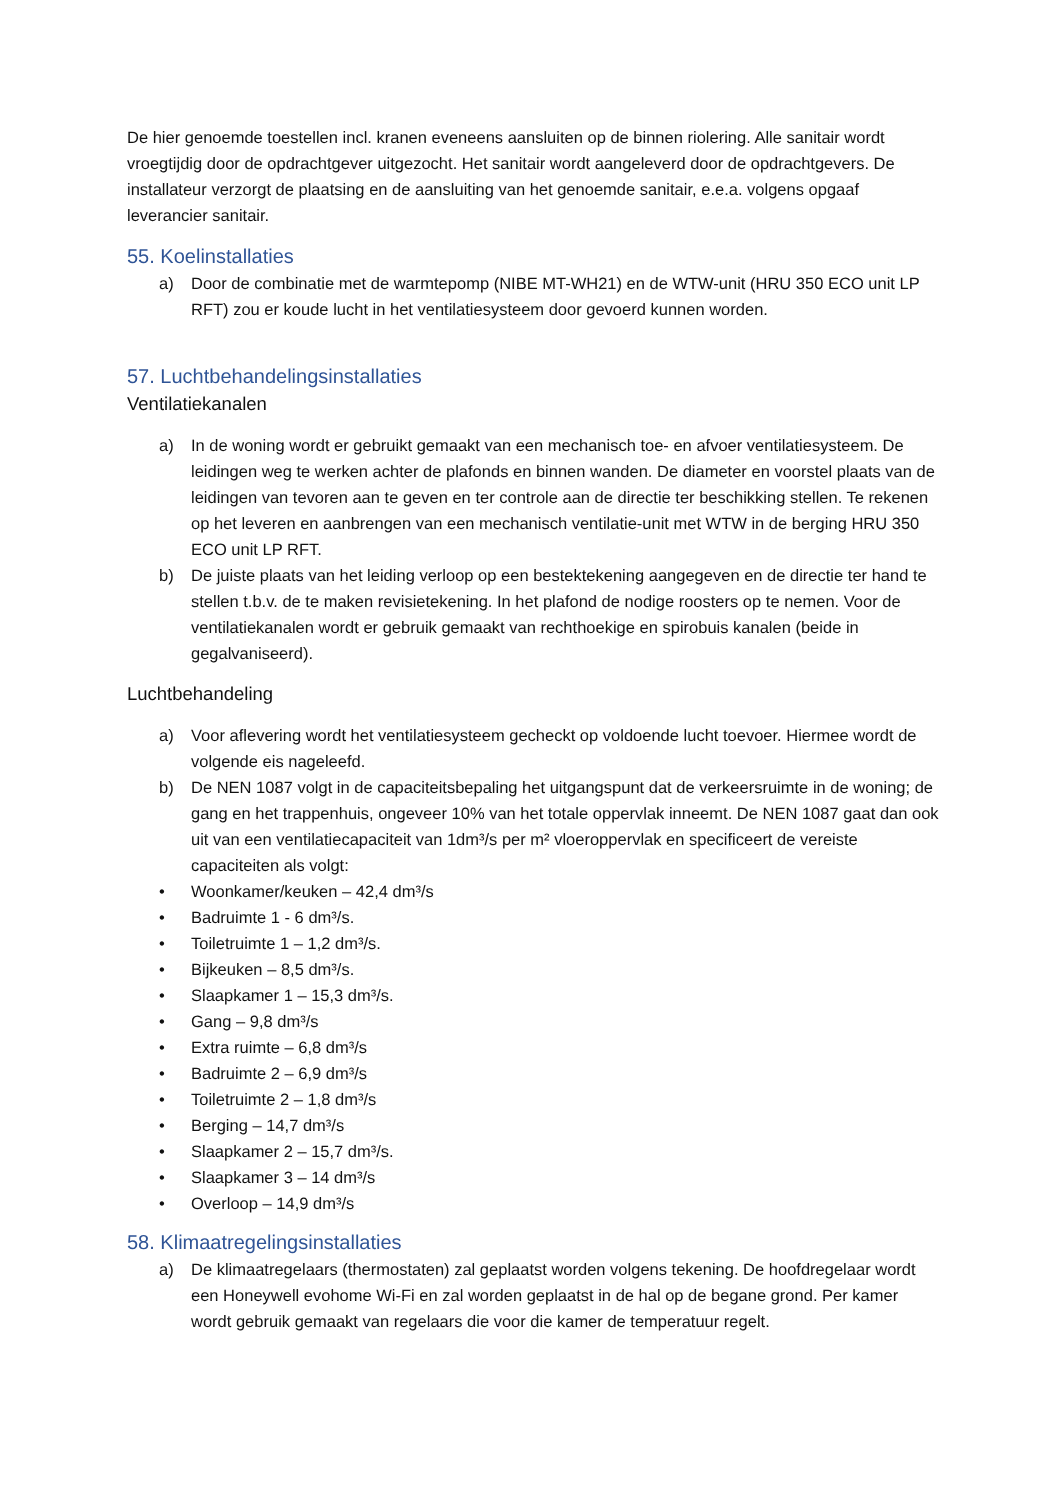De hier genoemde toestellen incl. kranen eveneens aansluiten op de binnen riolering. Alle sanitair wordt vroegtijdig door de opdrachtgever uitgezocht. Het sanitair wordt aangeleverd door de opdrachtgevers. De installateur verzorgt de plaatsing en de aansluiting van het genoemde sanitair, e.e.a. volgens opgaaf leverancier sanitair.
55. Koelinstallaties
a) Door de combinatie met de warmtepomp (NIBE MT-WH21) en de WTW-unit (HRU 350 ECO unit LP RFT) zou er koude lucht in het ventilatiesysteem door gevoerd kunnen worden.
57. Luchtbehandelingsinstallaties
Ventilatiekanalen
a) In de woning wordt er gebruikt gemaakt van een mechanisch toe- en afvoer ventilatiesysteem. De leidingen weg te werken achter de plafonds en binnen wanden. De diameter en voorstel plaats van de leidingen van tevoren aan te geven en ter controle aan de directie ter beschikking stellen. Te rekenen op het leveren en aanbrengen van een mechanisch ventilatie-unit met WTW in de berging HRU 350 ECO unit LP RFT.
b) De juiste plaats van het leiding verloop op een bestektekening aangegeven en de directie ter hand te stellen t.b.v. de te maken revisietekening. In het plafond de nodige roosters op te nemen. Voor de ventilatiekanalen wordt er gebruik gemaakt van rechthoekige en spirobuis kanalen (beide in gegalvaniseerd).
Luchtbehandeling
a) Voor aflevering wordt het ventilatiesysteem gecheckt op voldoende lucht toevoer. Hiermee wordt de volgende eis nageleefd.
b) De NEN 1087 volgt in de capaciteitsbepaling het uitgangspunt dat de verkeersruimte in de woning; de gang en het trappenhuis, ongeveer 10% van het totale oppervlak inneemt. De NEN 1087 gaat dan ook uit van een ventilatiecapaciteit van 1dm³/s per m² vloeroppervlak en specificeert de vereiste capaciteiten als volgt:
• Woonkamer/keuken – 42,4 dm³/s
• Badruimte 1 - 6 dm³/s.
• Toiletruimte 1 – 1,2 dm³/s.
• Bijkeuken – 8,5 dm³/s.
• Slaapkamer 1 – 15,3 dm³/s.
• Gang – 9,8 dm³/s
• Extra ruimte – 6,8 dm³/s
• Badruimte 2 – 6,9 dm³/s
• Toiletruimte 2 – 1,8 dm³/s
• Berging – 14,7 dm³/s
• Slaapkamer 2 – 15,7 dm³/s.
• Slaapkamer 3 – 14 dm³/s
• Overloop – 14,9 dm³/s
58. Klimaatregelingsinstallaties
a) De klimaatregelaars (thermostaten) zal geplaatst worden volgens tekening. De hoofdregelaar wordt een Honeywell evohome Wi-Fi en zal worden geplaatst in de hal op de begane grond. Per kamer wordt gebruik gemaakt van regelaars die voor die kamer de temperatuur regelt.